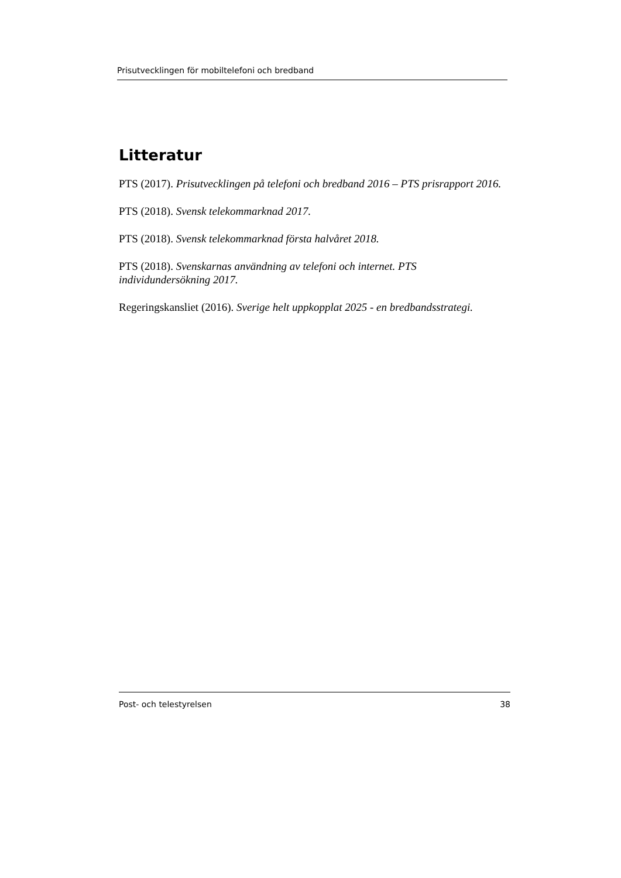Prisutvecklingen för mobiltelefoni och bredband
Litteratur
PTS (2017). Prisutvecklingen på telefoni och bredband 2016 – PTS prisrapport 2016.
PTS (2018). Svensk telekommarknad 2017.
PTS (2018). Svensk telekommarknad första halvåret 2018.
PTS (2018). Svenskarnas användning av telefoni och internet. PTS individundersökning 2017.
Regeringskansliet (2016). Sverige helt uppkopplat 2025 - en bredbandsstrategi.
Post- och telestyrelsen 38